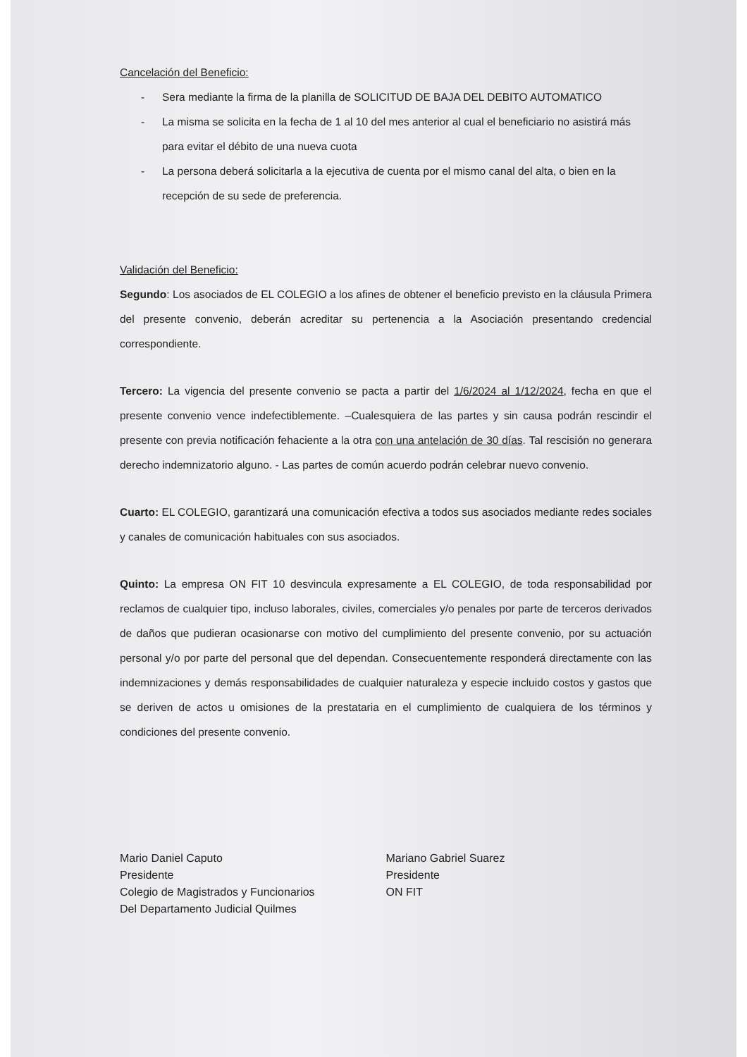Cancelación del Beneficio:
- Sera mediante la firma de la planilla de SOLICITUD DE BAJA DEL DEBITO AUTOMATICO
- La misma se solicita en la fecha de 1 al 10 del mes anterior al cual el beneficiario no asistirá más para evitar el débito de una nueva cuota
- La persona deberá solicitarla a la ejecutiva de cuenta por el mismo canal del alta, o bien en la recepción de su sede de preferencia.
Validación del Beneficio:
Segundo: Los asociados de EL COLEGIO a los afines de obtener el beneficio previsto en la cláusula Primera del presente convenio, deberán acreditar su pertenencia a la Asociación presentando credencial correspondiente.
Tercero: La vigencia del presente convenio se pacta a partir del 1/6/2024 al 1/12/2024, fecha en que el presente convenio vence indefectiblemente. –Cualesquiera de las partes y sin causa podrán rescindir el presente con previa notificación fehaciente a la otra con una antelación de 30 días. Tal rescisión no generara derecho indemnizatorio alguno. - Las partes de común acuerdo podrán celebrar nuevo convenio.
Cuarto: EL COLEGIO, garantizará una comunicación efectiva a todos sus asociados mediante redes sociales y canales de comunicación habituales con sus asociados.
Quinto: La empresa ON FIT 10 desvincula expresamente a EL COLEGIO, de toda responsabilidad por reclamos de cualquier tipo, incluso laborales, civiles, comerciales y/o penales por parte de terceros derivados de daños que pudieran ocasionarse con motivo del cumplimiento del presente convenio, por su actuación personal y/o por parte del personal que del dependan. Consecuentemente responderá directamente con las indemnizaciones y demás responsabilidades de cualquier naturaleza y especie incluido costos y gastos que se deriven de actos u omisiones de la prestataria en el cumplimiento de cualquiera de los términos y condiciones del presente convenio.
Mario Daniel Caputo
Presidente
Colegio de Magistrados y Funcionarios
Del Departamento Judicial Quilmes
Mariano Gabriel Suarez
Presidente
ON FIT